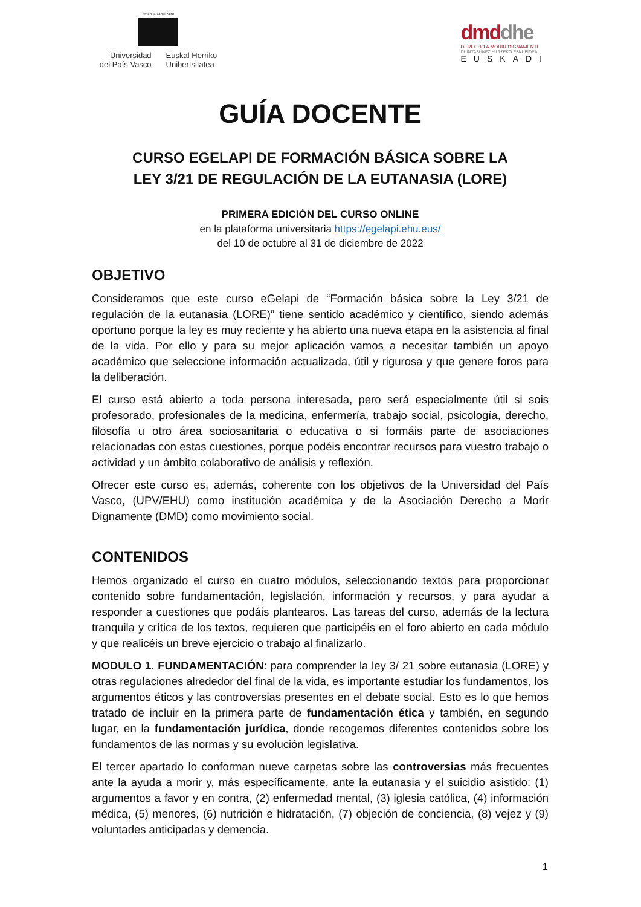eman ta zabal zazu
Universidad
del País Vasco
Euskal Herriko
Unibertsitatea
dmddhe
DERECHO A MORIR DIGNAMENTE
DUINTASUNEZ HILTZEKO ESKUBIDEA
EUSKADI
GUÍA DOCENTE
CURSO EGELAPI DE FORMACIÓN BÁSICA SOBRE LA
LEY 3/21 DE REGULACIÓN DE LA EUTANASIA (LORE)
PRIMERA EDICIÓN DEL CURSO ONLINE
en la plataforma universitaria https://egelapi.ehu.eus/
del 10 de octubre al 31 de diciembre de 2022
OBJETIVO
Consideramos que este curso eGelapi de “Formación básica sobre la Ley 3/21 de regulación de la eutanasia (LORE)” tiene sentido académico y científico, siendo además oportuno porque la ley es muy reciente y ha abierto una nueva etapa en la asistencia al final de la vida. Por ello y para su mejor aplicación vamos a necesitar también un apoyo académico que seleccione información actualizada, útil y rigurosa y que genere foros para la deliberación.
El curso está abierto a toda persona interesada, pero será especialmente útil si sois profesorado, profesionales de la medicina, enfermería, trabajo social, psicología, derecho, filosofía u otro área sociosanitaria o educativa o si formáis parte de asociaciones relacionadas con estas cuestiones, porque podéis encontrar recursos para vuestro trabajo o actividad y un ámbito colaborativo de análisis y reflexión.
Ofrecer este curso es, además, coherente con los objetivos de la Universidad del País Vasco, (UPV/EHU) como institución académica y de la Asociación Derecho a Morir Dignamente (DMD) como movimiento social.
CONTENIDOS
Hemos organizado el curso en cuatro módulos, seleccionando textos para proporcionar contenido sobre fundamentación, legislación, información y recursos, y para ayudar a responder a cuestiones que podáis plantearos. Las tareas del curso, además de la lectura tranquila y crítica de los textos, requieren que participéis en el foro abierto en cada módulo y que realicéis un breve ejercicio o trabajo al finalizarlo.
MODULO 1. FUNDAMENTACIÓN: para comprender la ley 3/ 21 sobre eutanasia (LORE) y otras regulaciones alrededor del final de la vida, es importante estudiar los fundamentos, los argumentos éticos y las controversias presentes en el debate social. Esto es lo que hemos tratado de incluir en la primera parte de fundamentación ética y también, en segundo lugar, en la fundamentación jurídica, donde recogemos diferentes contenidos sobre los fundamentos de las normas y su evolución legislativa.
El tercer apartado lo conforman nueve carpetas sobre las controversias más frecuentes ante la ayuda a morir y, más específicamente, ante la eutanasia y el suicidio asistido: (1) argumentos a favor y en contra, (2) enfermedad mental, (3) iglesia católica, (4) información médica, (5) menores, (6) nutrición e hidratación, (7) objeción de conciencia, (8) vejez y (9) voluntades anticipadas y demencia.
1